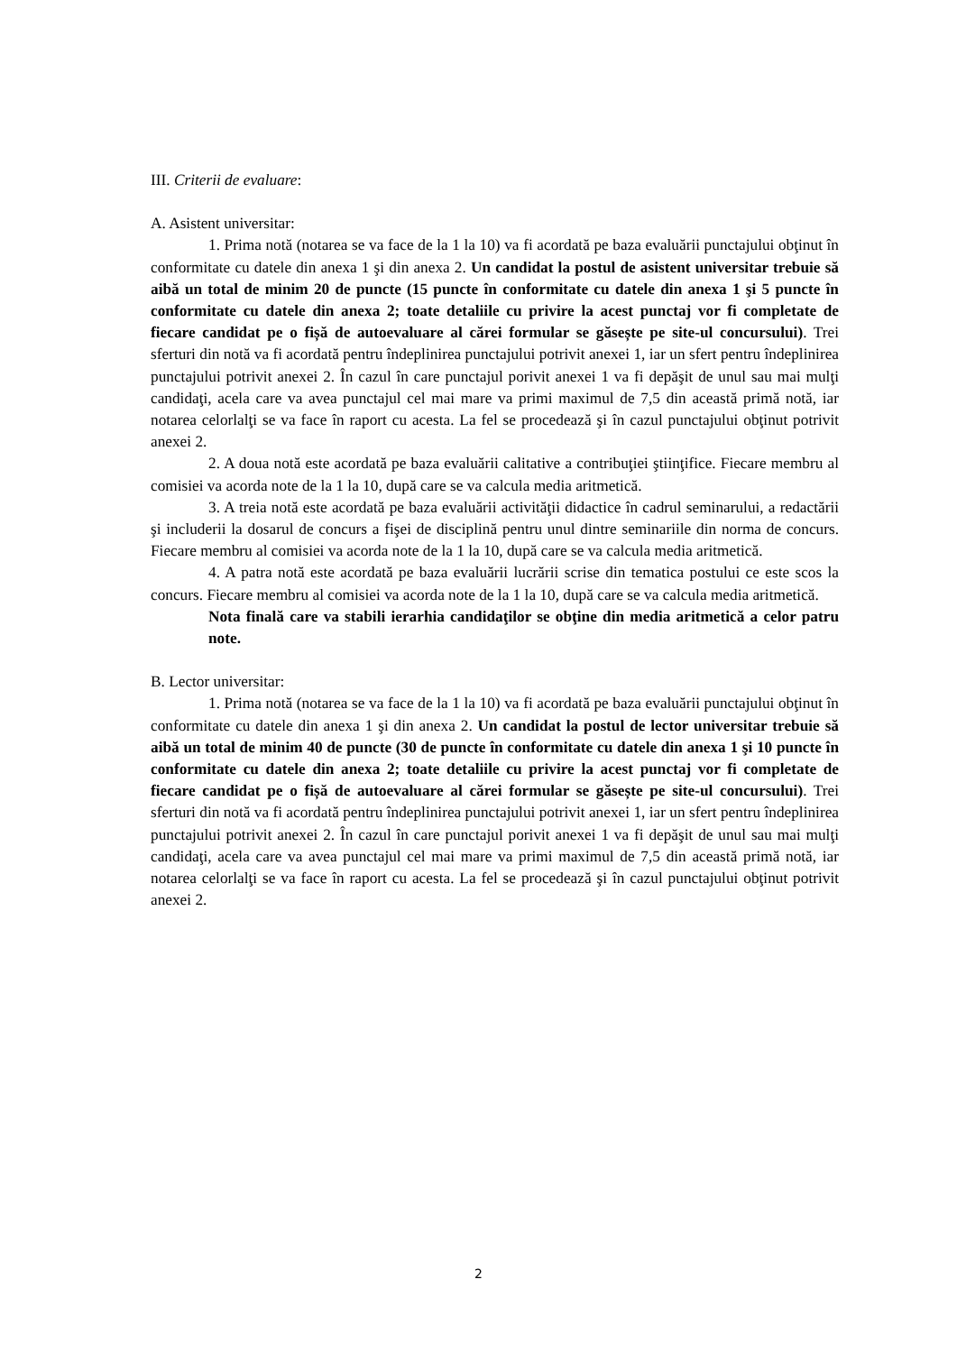III. Criterii de evaluare:
A. Asistent universitar:
1. Prima notă (notarea se va face de la 1 la 10) va fi acordată pe baza evaluării punctajului obţinut în conformitate cu datele din anexa 1 şi din anexa 2. Un candidat la postul de asistent universitar trebuie să aibă un total de minim 20 de puncte (15 puncte în conformitate cu datele din anexa 1 şi 5 puncte în conformitate cu datele din anexa 2; toate detaliile cu privire la acest punctaj vor fi completate de fiecare candidat pe o fișă de autoevaluare al cărei formular se găsește pe site-ul concursului). Trei sferturi din notă va fi acordată pentru îndeplinirea punctajului potrivit anexei 1, iar un sfert pentru îndeplinirea punctajului potrivit anexei 2. În cazul în care punctajul porivit anexei 1 va fi depăşit de unul sau mai mulţi candidaţi, acela care va avea punctajul cel mai mare va primi maximul de 7,5 din această primă notă, iar notarea celorlalţi se va face în raport cu acesta. La fel se procedează şi în cazul punctajului obţinut potrivit anexei 2.
2. A doua notă este acordată pe baza evaluării calitative a contribuţiei ştiinţifice. Fiecare membru al comisiei va acorda note de la 1 la 10, după care se va calcula media aritmetică.
3. A treia notă este acordată pe baza evaluării activităţii didactice în cadrul seminarului, a redactării şi includerii la dosarul de concurs a fişei de disciplină pentru unul dintre seminariile din norma de concurs. Fiecare membru al comisiei va acorda note de la 1 la 10, după care se va calcula media aritmetică.
4. A patra notă este acordată pe baza evaluării lucrării scrise din tematica postului ce este scos la concurs. Fiecare membru al comisiei va acorda note de la 1 la 10, după care se va calcula media aritmetică.
Nota finală care va stabili ierarhia candidaţilor se obţine din media aritmetică a celor patru note.
B. Lector universitar:
1. Prima notă (notarea se va face de la 1 la 10) va fi acordată pe baza evaluării punctajului obţinut în conformitate cu datele din anexa 1 şi din anexa 2. Un candidat la postul de lector universitar trebuie să aibă un total de minim 40 de puncte (30 de puncte în conformitate cu datele din anexa 1 şi 10 puncte în conformitate cu datele din anexa 2; toate detaliile cu privire la acest punctaj vor fi completate de fiecare candidat pe o fișă de autoevaluare al cărei formular se găsește pe site-ul concursului). Trei sferturi din notă va fi acordată pentru îndeplinirea punctajului potrivit anexei 1, iar un sfert pentru îndeplinirea punctajului potrivit anexei 2. În cazul în care punctajul porivit anexei 1 va fi depăşit de unul sau mai mulţi candidaţi, acela care va avea punctajul cel mai mare va primi maximul de 7,5 din această primă notă, iar notarea celorlalţi se va face în raport cu acesta. La fel se procedează şi în cazul punctajului obţinut potrivit anexei 2.
2